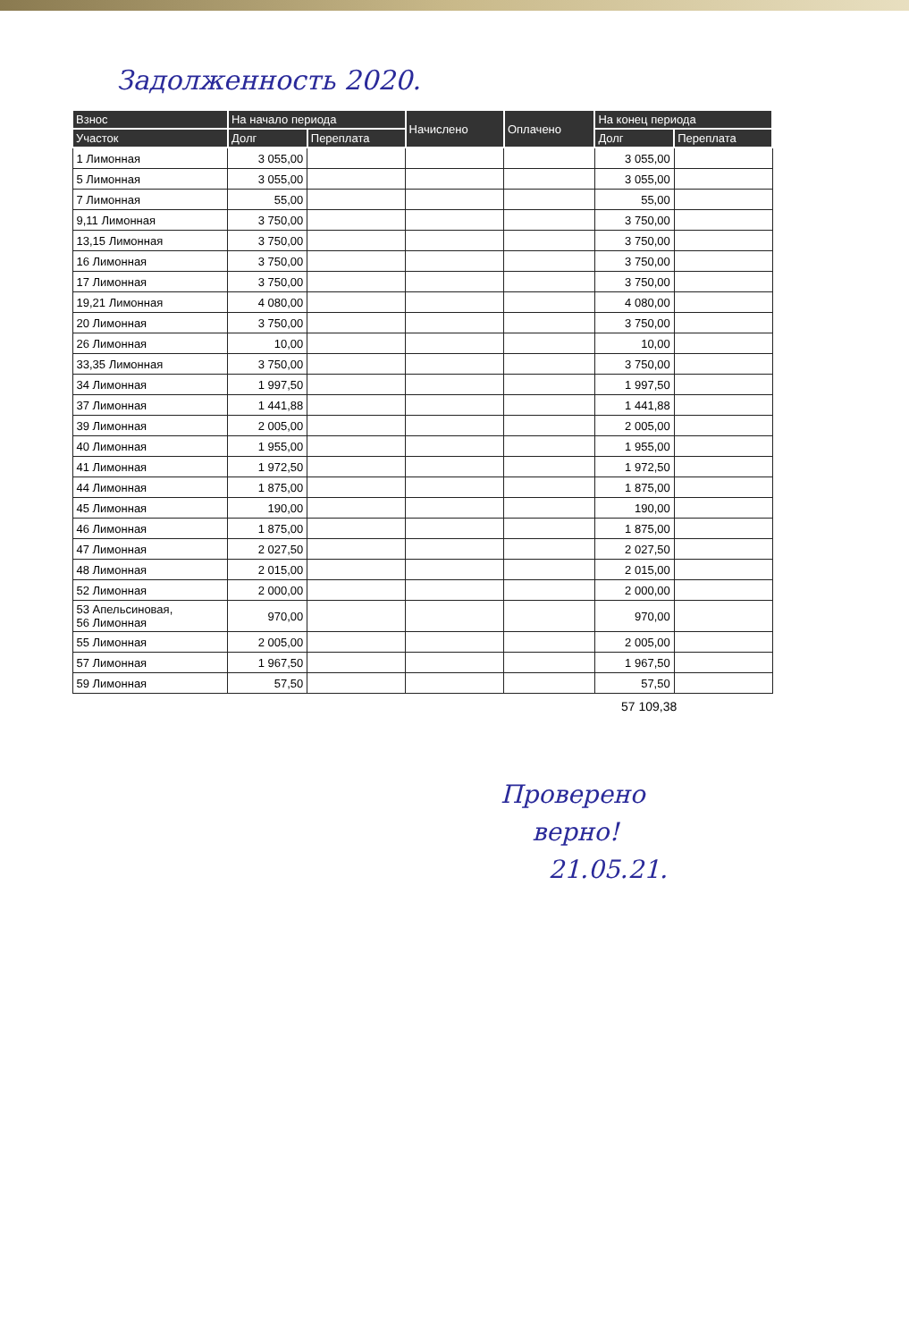Задолженность 2020.
| Взнос | На начало периода | | Начислено | Оплачено | На конец периода | |
| --- | --- | --- | --- | --- | --- | --- |
| Участок | Долг | Переплата | | | Долг | Переплата |
| 1 Лимонная | 3 055,00 | | | | 3 055,00 | |
| 5 Лимонная | 3 055,00 | | | | 3 055,00 | |
| 7 Лимонная | 55,00 | | | | 55,00 | |
| 9,11 Лимонная | 3 750,00 | | | | 3 750,00 | |
| 13,15 Лимонная | 3 750,00 | | | | 3 750,00 | |
| 16 Лимонная | 3 750,00 | | | | 3 750,00 | |
| 17 Лимонная | 3 750,00 | | | | 3 750,00 | |
| 19,21 Лимонная | 4 080,00 | | | | 4 080,00 | |
| 20 Лимонная | 3 750,00 | | | | 3 750,00 | |
| 26 Лимонная | 10,00 | | | | 10,00 | |
| 33,35 Лимонная | 3 750,00 | | | | 3 750,00 | |
| 34 Лимонная | 1 997,50 | | | | 1 997,50 | |
| 37 Лимонная | 1 441,88 | | | | 1 441,88 | |
| 39 Лимонная | 2 005,00 | | | | 2 005,00 | |
| 40 Лимонная | 1 955,00 | | | | 1 955,00 | |
| 41 Лимонная | 1 972,50 | | | | 1 972,50 | |
| 44 Лимонная | 1 875,00 | | | | 1 875,00 | |
| 45 Лимонная | 190,00 | | | | 190,00 | |
| 46 Лимонная | 1 875,00 | | | | 1 875,00 | |
| 47 Лимонная | 2 027,50 | | | | 2 027,50 | |
| 48 Лимонная | 2 015,00 | | | | 2 015,00 | |
| 52 Лимонная | 2 000,00 | | | | 2 000,00 | |
| 53 Апельсиновая, 56 Лимонная | 970,00 | | | | 970,00 | |
| 55 Лимонная | 2 005,00 | | | | 2 005,00 | |
| 57 Лимонная | 1 967,50 | | | | 1 967,50 | |
| 59 Лимонная | 57,50 | | | | 57,50 | |
57 109,38
Проверено
верно!
21.05.21.